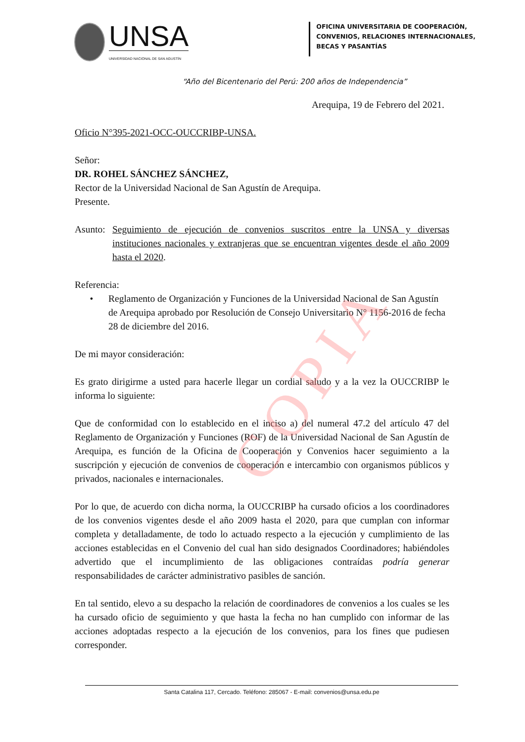COPIA
UNSA
UNIVERSIDAD NACIONAL DE SAN AGUSTÍN
OFICINA UNIVERSITARIA DE COOPERACIÓN,
CONVENIOS, RELACIONES INTERNACIONALES,
BECAS Y PASANTÍAS
“Año del Bicentenario del Perú: 200 años de Independencia”
Arequipa, 19 de Febrero del 2021.
Oficio N°395-2021-OCC-OUCCRIBP-UNSA.
Señor:
DR. ROHEL SÁNCHEZ SÁNCHEZ,
Rector de la Universidad Nacional de San Agustín de Arequipa.
Presente.
Asunto:
Seguimiento de ejecución de convenios suscritos entre la UNSA y diversas instituciones nacionales y extranjeras que se encuentran vigentes desde el año 2009 hasta el 2020.
Referencia:
• Reglamento de Organización y Funciones de la Universidad Nacional de San Agustín de Arequipa aprobado por Resolución de Consejo Universitario N° 1156-2016 de fecha 28 de diciembre del 2016.
De mi mayor consideración:
Es grato dirigirme a usted para hacerle llegar un cordial saludo y a la vez la OUCCRIBP le informa lo siguiente:
Que de conformidad con lo establecido en el inciso a) del numeral 47.2 del artículo 47 del Reglamento de Organización y Funciones (ROF) de la Universidad Nacional de San Agustín de Arequipa, es función de la Oficina de Cooperación y Convenios hacer seguimiento a la suscripción y ejecución de convenios de cooperación e intercambio con organismos públicos y privados, nacionales e internacionales.
Por lo que, de acuerdo con dicha norma, la OUCCRIBP ha cursado oficios a los coordinadores de los convenios vigentes desde el año 2009 hasta el 2020, para que cumplan con informar completa y detalladamente, de todo lo actuado respecto a la ejecución y cumplimiento de las acciones establecidas en el Convenio del cual han sido designados Coordinadores; habiéndoles advertido que el incumplimiento de las obligaciones contraídas podría generar responsabilidades de carácter administrativo pasibles de sanción.
En tal sentido, elevo a su despacho la relación de coordinadores de convenios a los cuales se les ha cursado oficio de seguimiento y que hasta la fecha no han cumplido con informar de las acciones adoptadas respecto a la ejecución de los convenios, para los fines que pudiesen corresponder.
Santa Catalina 117, Cercado. Teléfono: 285067 - E-mail: convenios@unsa.edu.pe